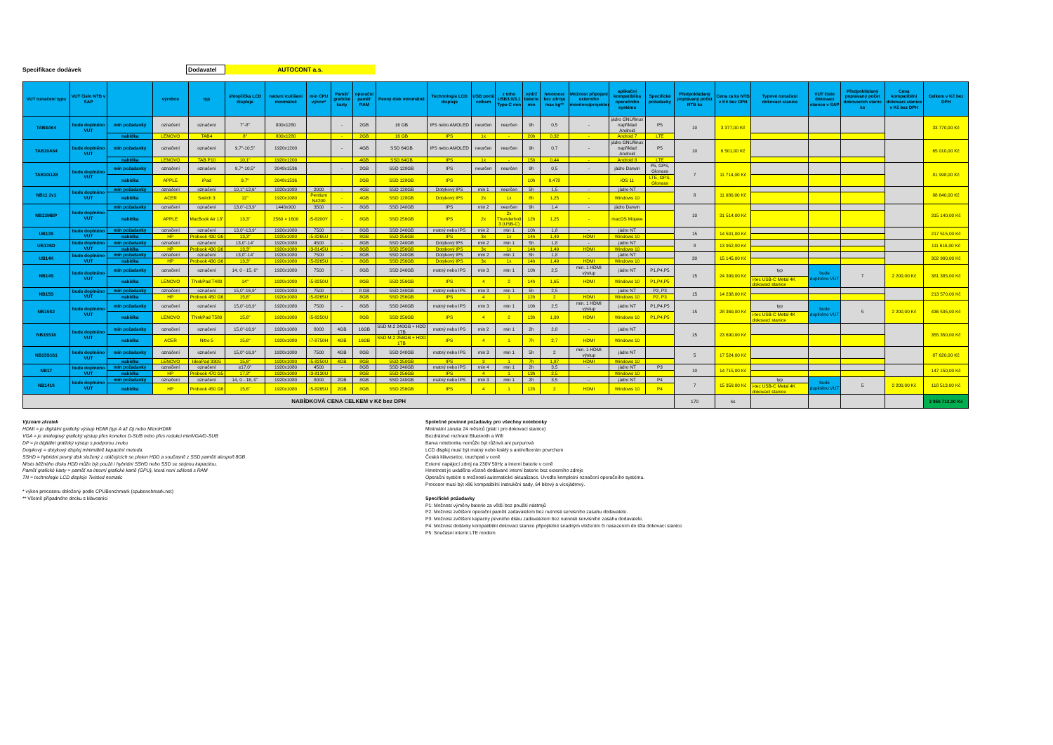Specifikace dodávek Dodavatel AUTOCONT a.s.
| VUT označení typu | VUT číslo NTB v SAP | | výrobce | typ | úhlopříčka LCD displeje | nativní rozlišení minimálně | min CPU výkon* | Paměť grafické karty | operační paměť RAM | Pevný disk minimálně | Technologie LCD displeje | USB portů celkem | z toho USB3.0/3.1 Type-C min | výdrž baterie min | hmotnost bez zdroje max kg** | Možnost připojení externího monitoru/projektoru | aplikační kompatibilita operačního systému | Specifické požadavky | Předpokládaný poptávaný počet NTB ks | Cena za ks NTB v Kč bez DPH | Typové označení dokovací stanice | VUT číslo dokovací stanice v SAP | Předpokládaný poptávaný počet dokovacích stanic ks | Cena kompatibilní dokovací stanice v Kč bez DPH | Celkem v Kč bez DPH |
| --- | --- | --- | --- | --- | --- | --- | --- | --- | --- | --- | --- | --- | --- | --- | --- | --- | --- | --- | --- | --- | --- | --- | --- | --- | --- |
| TAB8A64 | bude doplněno VUT | min požadavky | označení | označení | 7"-8" | 800x1280 | | - | 2GB | 16 GB | IPS nebo AMOLED | neurčen | neurčen | 9h | 0,5 | - | jádro GNU/linux například Android | P5 | 10 | 3 377,00 Kč | | | | | 33 770,00 Kč |
| | | nabídka | LENOVO | TAB4 | 8" | 800x1280 | | - | 2GB | 16 GB | IPS | 1x | - | 20h | 0,32 | - | Android 7 | LTE | | | | | | | |
| TAB10A64 | bude doplněno VUT | min požadavky | označení | označení | 9,7"-10,5" | 1920x1200 | | - | 4GB | SSD 64GB | IPS nebo AMOLED | neurčen | neurčen | 9h | 0,7 | - | jádro GNU/linux například Android | P5 | 10 | 6 501,00 Kč | | | | | 65 010,00 Kč |
| | | nabídka | LENOVO | TAB P10 | 10,1" | 1920x1200 | | | 4GB | SSD 64GB | IPS | 1x | - | 15h | 0,44 | - | Android 8 | LTE | | | | | | | |
| TAB10i128 | bude doplněno VUT | min požadavky | označení | označení | 9,7"-10,5" | 2048x1536 | | - | 2GB | SSD 128GB | IPS | neurčen | neurčen | 9h | 0,5 | - | jádro Darwin | P5, GPS, Glonass | 7 | 11 714,00 Kč | | | | | 81 998,00 Kč |
| | | nabídka | APPLE | iPad | 9,7" | 2048x1536 | | | 2GB | SSD 128GB | IPS | | | 10h | 0,478 | | iOS 11 | LTE, GPS, Glonass | | | | | | | |
| NB11 2v1 | bude doplněno VUT | min požadavky | označení | označení | 10,1"-12,6" | 1920x1080 | 2000 | - | 4GB | SSD 120GB | Dotykový IPS | min 1 | neurčen | 5h | 1,5 | - | jádro NT | | 8 | 11 080,00 Kč | | | | | 88 640,00 Kč |
| | | nabídka | ACER | Switch 3 | 12" | 1920x1080 | Pentium N4200 | - | 4GB | SSD 128GB | Dotykový IPS | 2x | 1x | 8h | 1,25 | - | Windows 10 | | | | | | | | |
| NB13MBP | bude doplněno VUT | min požadavky | označení | označení | 13,0"-13,9" | 1440x900 | 3500 | - | 8GB | SSD 240GB | IPS | min 2 | neurčen | 9h | 1,4 | - | jádro Darwin | | 10 | 31 514,00 Kč | | | | | 315 140,00 Kč |
| | | nabídka | APPLE | MacBook Air 13" | 13,3" | 2560 × 1600 | i5-8200Y | - | 8GB | SSD 256GB | IPS | 2x | 2x Thunderbolt 3 (USB-C) | 12h | 1,25 | - | macOS Mojave | | | | | | | | |
| UB13S | bude doplněno VUT | min požadavky | označení | označení | 13,0"-13,9" | 1920x1080 | 7500 | - | 8GB | SSD 240GB | matný nebo IPS | min 2 | min 1 | 10h | 1,8 | - | jádro NT | | 15 | 14 501,00 Kč | | | | | 217 515,00 Kč |
| | | nabídka | HP | Probook 430 G6 | 13,3" | 1920x1080 | i5-8265U | - | 8GB | SSD 256GB | IPS | 3x | 1x | 14h | 1,49 | HDMI | Windows 10 | | | | | | | | |
| UB13SD | bude doplněno VUT | min požadavky | označení | označení | 13,0"-14" | 1920x1080 | 4500 | - | 8GB | SSD 240GB | Dotykový IPS | min 2 | min 1 | 5h | 1,8 | - | jádro NT | | 8 | 13 952,00 Kč | | | | | 111 616,00 Kč |
| | | nabídka | HP | Probook 430 G6 | 13,3" | 1920x1080 | i3-8145U | - | 8GB | SSD 256GB | Dotykový IPS | 3x | 1x | 14h | 1,49 | HDMI | Windows 10 | | | | | | | | |
| UB14K | bude doplněno VUT | min požadavky | označení | označení | 13,0"-14" | 1920x1080 | 7500 | - | 8GB | SSD 240GB | Dotykový IPS | min 2 | min 1 | 5h | 1,8 | - | jádro NT | | 20 | 15 145,00 Kč | | | | | 302 900,00 Kč |
| | | nabídka | HP | Probook 430 G6 | 13,3" | 1920x1080 | i5-8265U | - | 8GB | SSD 256GB | Dotykový IPS | 3x | 1x | 14h | 1,49 | HDMI | Windows 10 | | | | | | | | |
| NB14S | bude doplněno VUT | min požadavky | označení | označení | 14, 0 - 15, 0" | 1920x1080 | 7500 | - | 8GB | SSD 240GB | matný nebo IPS | min 3 | min 1 | 10h | 2,5 | min. 1 HDMI výstup | jádro NT | P1,P4,P5 | 15 | 24 399,00 Kč | typ | bude doplněno VUT | 7 | 2 200,00 Kč | 381 385,00 Kč |
| | | nabídka | LENOVO | ThinkPad T480 | 14" | 1920x1080 | i5-8250U | | 8GB | SSD 256GB | IPS | 4 | 2 | 14h | 1,65 | HDMI | Windows 10 | P1,P4,P5 | | | i-tec USB-C Metal 4K dokovací stanice | | | | |
| NB15S | bude doplněno VUT | min požadavky | označení | označení | 15,0"-16,9" | 1920x1080 | 7500 | - | 8 GB | SSD 240GB | matný nebo IPS | min 3 | min 1 | 5h | 2,5 | - | jádro NT | P2, P3 | 15 | 14 238,00 Kč | | | | | 213 570,00 Kč |
| | | nabídka | HP | Probook 450 G6 | 15,6" | 1920x1080 | i5-8265U | | 8GB | SSD 256GB | IPS | 4 | 1 | 12h | 2 | HDMI | Windows 10 | P2, P3 | | | | | | | |
| NB15S2 | bude doplněno VUT | min požadavky | označení | označení | 15,0"-16,9" | 1920x1080 | 7500 | - | 8GB | SSD 240GB | matný nebo IPS | min 3 | min 1 | 10h | 2,5 | min. 1 HDMI výstup | jádro NT | P1,P4,P5 | 15 | 28 369,00 Kč | typ | bude doplněno VUT | 5 | 2 200,00 Kč | 436 535,00 Kč |
| | | nabídka | LENOVO | ThinkPad T580 | 15,6" | 1920x1080 | i5-8250U | | 8GB | SSD 256GB | IPS | 4 | 2 | 13h | 1,99 | HDMI | Windows 10 | P1,P4,P5 | | | i-tec USB-C Metal 4K dokovací stanice | | | | |
| NB15S16 | bude doplněno VUT | min požadavky | označení | označení | 15,0"-16,9" | 1920x1080 | 8000 | 4GB | 16GB | SSD M.2 240GB + HDD 1TB | matný nebo IPS | min 2 | min 1 | 2h | 2,8 | - | jádro NT | | 15 | 23 690,00 Kč | | | | | 355 350,00 Kč |
| | | nabídka | ACER | Nitro 5 | 15,6" | 1920x1080 | i7-8750H | 4GB | 16GB | SSD M.2 256GB + HDD 1TB | IPS | 4 | 1 | 7h | 2,7 | HDMI | Windows 10 | | | | | | | | |
| NB15S161 | bude doplněno VUT | min požadavky | označení | označení | 15,0"-16,9" | 1920x1080 | 7500 | 4GB | 8GB | SSD 240GB | matný nebo IPS | min 3 | min 1 | 5h | 2 | min. 1 HDMI výstup | jádro NT | | 5 | 17 524,00 Kč | | | | | 87 620,00 Kč |
| | | nabídka | LENOVO | IdeaPad 330S | 15,6" | 1920x1080 | i5-8250U | 4GB | 8GB | SSD 250GB | IPS | 3 | 1 | 7h | 1,87 | HDMI | Windows 10 | | | | | | | | |
| NB17 | bude doplněno VUT | min požadavky | označení | označení | ≥17,0" | 1920x1080 | 4500 | - | 8GB | SSD 240GB | matný nebo IPS | min 4 | min 1 | 2h | 3,5 | - | jádro NT | P3 | 10 | 14 715,00 Kč | | | | | 147 150,00 Kč |
| | | nabídka | HP | Probook 470 G5 | 17,3" | 1920x1080 | i3-8130U | | 8GB | SSD 256GB | IPS | 4 | 1 | 13h | 2,5 | | Windows 10 | | | | | | | | |
| NB1416 | bude doplněno VUT | min požadavky | označení | označení | 14, 0 - 16, 0" | 1920x1080 | 8000 | 2GB | 8GB | SSD 240GB | matný nebo IPS | min 3 | min 1 | 2h | 3,5 | - | jádro NT | P4 | 7 | 15 359,00 Kč | typ | bude doplněno VUT | 5 | 2 200,00 Kč | 118 513,00 Kč |
| | | nabídka | HP | Probook 450 G6 | 15,6" | 1920x1080 | i5-8265U | 2GB | 8GB | SSD 256GB | IPS | 4 | 1 | 12h | 2 | HDMI | Windows 10 | P4 | | | i-tec USB-C Metal 4K dokovací stanice | | | | |
| NABÍDKOVÁ CENA CELKEM v Kč bez DPH | | | | | | | | | | | | | | | | | | | 170 | ks | | | | | 2 956 712,00 Kč |
Význam zkratek
HDMI = je digitální grafický výstup HDMI (typ A až D) nebo MicroHDMI
VGA = je analogový grafický výstup přes konekor D-SUB nebo přes redukci miniVGA/D-SUB
DP = je digitální grafický výstup s podporou zvuku
Dotykový = dotykový displej minimálně kapacitní metoda.
SSHD = hybridní pevný disk složený z otáčejících se ploten HDD a současně z SSD pamětí alespoň 8GB
Místo běžného disku HDD může být použit i hybridní SSHD nebo SSD se stejnou kapacitou.
Paměť grafické karty = paměť na interní grafické kartě (GPU), která není sdílená s RAM
TN = technologie LCD displeje Twisted nematic
* výkon procesoru doložený podle CPUBenchmark (cpubenchmark.net)
** Včetně případného docku s klávesnicí
Společné povinné požadavky pro všechny notebooky
Minimální záruka 24 měsíců (platí i pro dokovací stanice)
Bezdrátové rozhraní Bluetooth a Wifi
Barva notebooku nemůže být růžová ani purpurová
LCD displej musí být matný nebo lesklý s antireflexním povrchem
Česká klávesnice, touchpad v ceně
Externí napájecí zdroj na 230V 50Hz a interní baterie v ceně
Hmotnost je uváděna včetně dodávané interní baterie bez externího zdroje
Operační systém s možností automatické aktualizace. Uveďte kompletní označení operačního systému.
Procesor musí být x86 kompatibilní instrukční sady, 64 bitový a vícejádrový.
Specifické požadavky
P1: Možnost výměny baterie za větší bez použití nástrojů
P2: Možnost zvětšení operační paměti zadavatelem bez nutnosti servisního zasahu dodavatele.
P3: Možnost zvětšení kapacity pevného disku zadavatelem bez nutnosti servisního zasahu dodavatele.
P4: Možnost dodávky kompatibilní dokovací stanice připojitelné snadným vložením či nasazením do těla dokovací stanice
P5: Součásní interní LTE modem